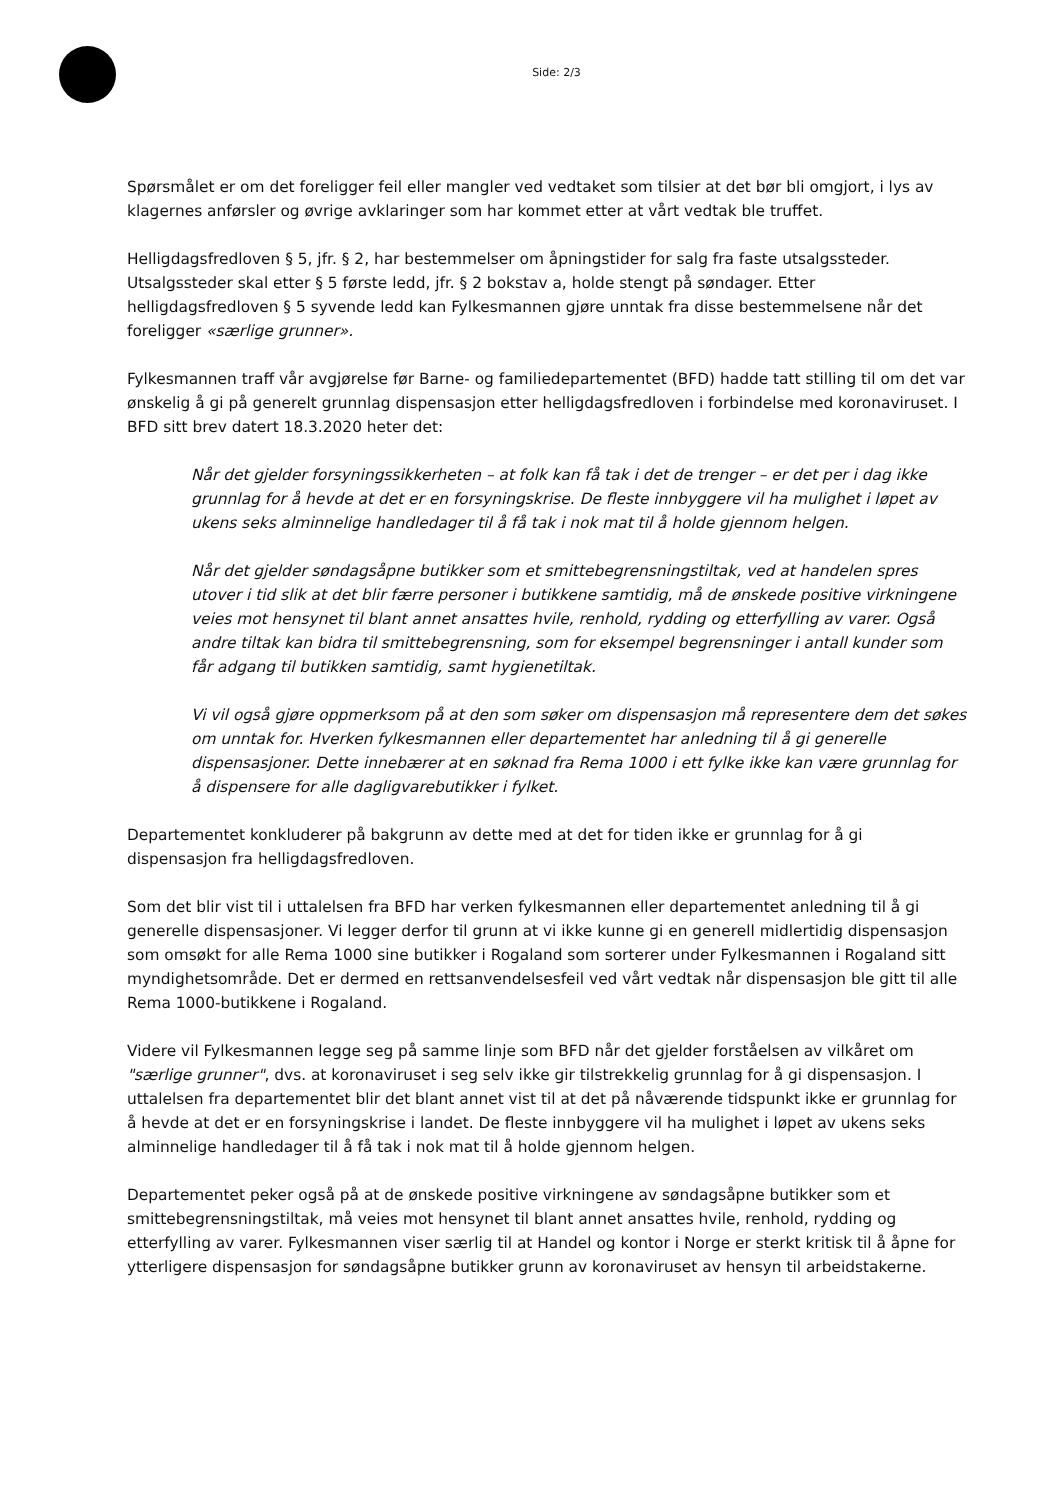Side: 2/3
Spørsmålet er om det foreligger feil eller mangler ved vedtaket som tilsier at det bør bli omgjort, i lys av klagernes anførsler og øvrige avklaringer som har kommet etter at vårt vedtak ble truffet.
Helligdagsfredloven § 5, jfr. § 2, har bestemmelser om åpningstider for salg fra faste utsalgssteder. Utsalgssteder skal etter § 5 første ledd, jfr. § 2 bokstav a, holde stengt på søndager. Etter helligdagsfredloven § 5 syvende ledd kan Fylkesmannen gjøre unntak fra disse bestemmelsene når det foreligger «særlige grunner».
Fylkesmannen traff vår avgjørelse før Barne- og familiedepartementet (BFD) hadde tatt stilling til om det var ønskelig å gi på generelt grunnlag dispensasjon etter helligdagsfredloven i forbindelse med koronaviruset. I BFD sitt brev datert 18.3.2020 heter det:
Når det gjelder forsyningssikkerheten – at folk kan få tak i det de trenger – er det per i dag ikke grunnlag for å hevde at det er en forsyningskrise. De fleste innbyggere vil ha mulighet i løpet av ukens seks alminnelige handledager til å få tak i nok mat til å holde gjennom helgen.
Når det gjelder søndagsåpne butikker som et smittebegrensningstiltak, ved at handelen spres utover i tid slik at det blir færre personer i butikkene samtidig, må de ønskede positive virkningene veies mot hensynet til blant annet ansattes hvile, renhold, rydding og etterfylling av varer. Også andre tiltak kan bidra til smittebegrensning, som for eksempel begrensninger i antall kunder som får adgang til butikken samtidig, samt hygienetiltak.
Vi vil også gjøre oppmerksom på at den som søker om dispensasjon må representere dem det søkes om unntak for. Hverken fylkesmannen eller departementet har anledning til å gi generelle dispensasjoner. Dette innebærer at en søknad fra Rema 1000 i ett fylke ikke kan være grunnlag for å dispensere for alle dagligvarebutikker i fylket.
Departementet konkluderer på bakgrunn av dette med at det for tiden ikke er grunnlag for å gi dispensasjon fra helligdagsfredloven.
Som det blir vist til i uttalelsen fra BFD har verken fylkesmannen eller departementet anledning til å gi generelle dispensasjoner. Vi legger derfor til grunn at vi ikke kunne gi en generell midlertidig dispensasjon som omsøkt for alle Rema 1000 sine butikker i Rogaland som sorterer under Fylkesmannen i Rogaland sitt myndighetsområde. Det er dermed en rettsanvendelsesfeil ved vårt vedtak når dispensasjon ble gitt til alle Rema 1000-butikkene i Rogaland.
Videre vil Fylkesmannen legge seg på samme linje som BFD når det gjelder forståelsen av vilkåret om "særlige grunner", dvs. at koronaviruset i seg selv ikke gir tilstrekkelig grunnlag for å gi dispensasjon. I uttalelsen fra departementet blir det blant annet vist til at det på nåværende tidspunkt ikke er grunnlag for å hevde at det er en forsyningskrise i landet. De fleste innbyggere vil ha mulighet i løpet av ukens seks alminnelige handledager til å få tak i nok mat til å holde gjennom helgen.
Departementet peker også på at de ønskede positive virkningene av søndagsåpne butikker som et smittebegrensningstiltak, må veies mot hensynet til blant annet ansattes hvile, renhold, rydding og etterfylling av varer. Fylkesmannen viser særlig til at Handel og kontor i Norge er sterkt kritisk til å åpne for ytterligere dispensasjon for søndagsåpne butikker grunn av koronaviruset av hensyn til arbeidstakerne.